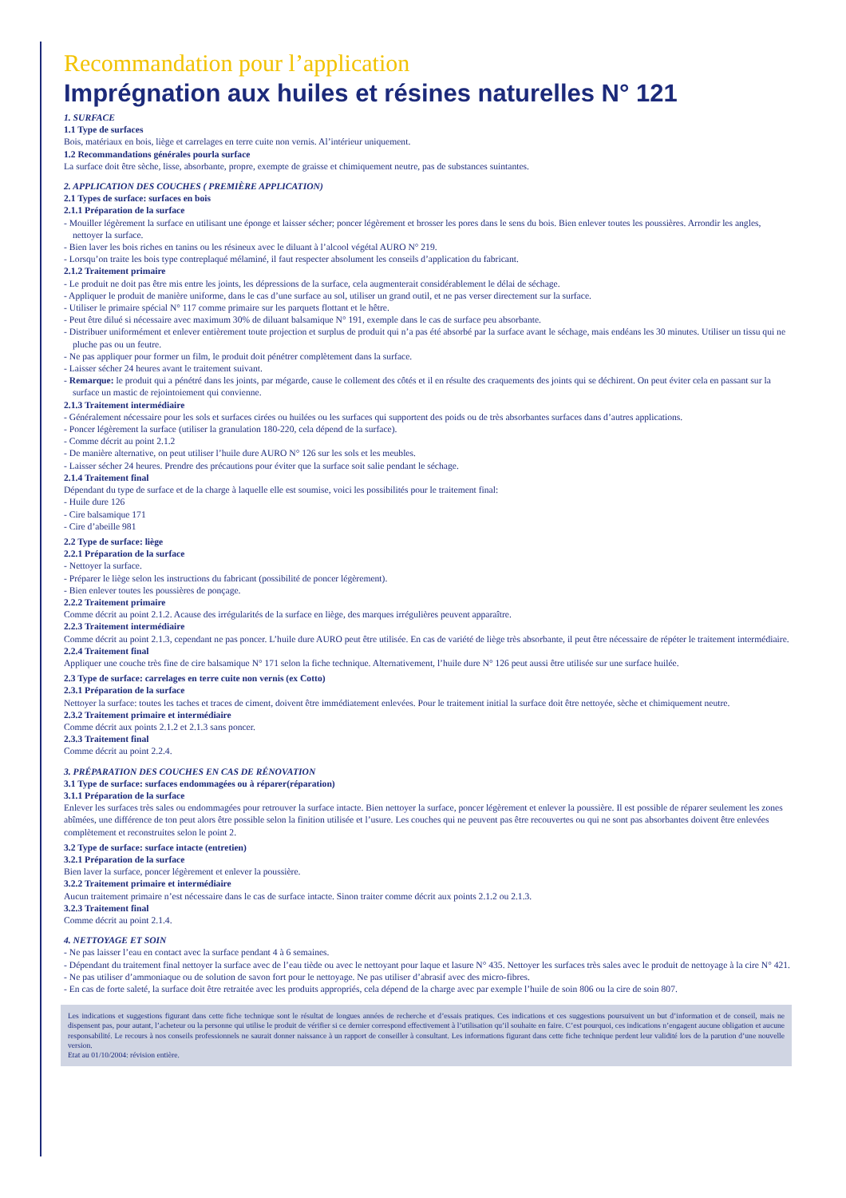Recommandation pour l’application
Imprégnation aux huiles et résines naturelles N° 121
1. SURFACE
1.1 Type de surfaces
Bois, matériaux en bois, liège et carrelages en terre cuite non vernis. Al’intérieur uniquement.
1.2 Recommandations générales pourla surface
La surface doit être sèche, lisse, absorbante, propre, exempte de graisse et chimiquement neutre, pas de substances suintantes.
2. APPLICATION DES COUCHES ( PREMIÈRE APPLICATION)
2.1 Types de surface: surfaces en bois
2.1.1 Préparation de la surface
- Mouiller légèrement la surface en utilisant une éponge et laisser sécher; poncer légèrement et brosser les pores dans le sens du bois. Bien enlever toutes les poussières. Arrondir les angles, nettoyer la surface.
- Bien laver les bois riches en tanins ou les résineux avec le diluant à l’alcool végétal AURO N° 219.
- Lorsqu’on traite les bois type contreplaqué mélaminé, il faut respecter absolument les conseils d’application du fabricant.
2.1.2 Traitement primaire
- Le produit ne doit pas être mis entre les joints, les dépressions de la surface, cela augmenterait considérablement le délai de séchage.
- Appliquer le produit de manière uniforme, dans le cas d’une surface au sol, utiliser un grand outil, et ne pas verser directement sur la surface.
- Utiliser le primaire spécial N° 117 comme primaire sur les parquets flottant et le hêtre.
- Peut être dilué si nécessaire avec maximum 30% de diluant balsamique N° 191, exemple dans le cas de surface peu absorbante.
- Distribuer uniformément et enlever entièrement toute projection et surplus de produit qui n’a pas été absorbé par la surface avant le séchage, mais endéans les 30 minutes. Utiliser un tissu qui ne pluche pas ou un feutre.
- Ne pas appliquer pour former un film, le produit doit pénétrer complètement dans la surface.
- Laisser sécher 24 heures avant le traitement suivant.
- Remarque: le produit qui a pénétré dans les joints, par mégarde, cause le collement des côtés et il en résulte des craquements des joints qui se déchirent. On peut éviter cela en passant sur la surface un mastic de rejointoiement qui convienne.
2.1.3 Traitement intermédiaire
- Généralement nécessaire pour les sols et surfaces cirées ou huilées ou les surfaces qui supportent des poids ou de très absorbantes surfaces dans d’autres applications.
- Poncer légèrement la surface (utiliser la granulation 180-220, cela dépend de la surface).
- Comme décrit au point 2.1.2
- De manière alternative, on peut utiliser l’huile dure AURO N° 126 sur les sols et les meubles.
- Laisser sécher 24 heures. Prendre des précautions pour éviter que la surface soit salie pendant le séchage.
2.1.4 Traitement final
Dépendant du type de surface et de la charge à laquelle elle est soumise, voici les possibilités pour le traitement final:
- Huile dure 126
- Cire balsamique 171
- Cire d’abeille 981
2.2 Type de surface: liège
2.2.1 Préparation de la surface
- Nettoyer la surface.
- Préparer le liège selon les instructions du fabricant (possibilité de poncer légèrement).
- Bien enlever toutes les poussières de ponçage.
2.2.2 Traitement primaire
Comme décrit au point 2.1.2. Acause des irrégularités de la surface en liège, des marques irrégulières peuvent apparaître.
2.2.3 Traitement intermédiaire
Comme décrit au point 2.1.3, cependant ne pas poncer. L’huile dure AURO peut être utilisée. En cas de variété de liège très absorbante, il peut être nécessaire de répéter le traitement intermédiaire.
2.2.4 Traitement final
Appliquer une couche très fine de cire balsamique N° 171 selon la fiche technique. Alternativement, l’huile dure N° 126 peut aussi être utilisée sur une surface huilée.
2.3 Type de surface: carrelages en terre cuite non vernis (ex Cotto)
2.3.1 Préparation de la surface
Nettoyer la surface: toutes les taches et traces de ciment, doivent être immédiatement enlevées. Pour le traitement initial la surface doit être nettoyée, sèche et chimiquement neutre.
2.3.2 Traitement primaire et intermédiaire
Comme décrit aux points 2.1.2 et 2.1.3 sans poncer.
2.3.3 Traitement final
Comme décrit au point 2.2.4.
3. PRÉPARATION DES COUCHES EN CAS DE RÉNOVATION
3.1 Type de surface: surfaces endommagées ou à réparer(réparation)
3.1.1 Préparation de la surface
Enlever les surfaces très sales ou endommagées pour retrouver la surface intacte. Bien nettoyer la surface, poncer légèrement et enlever la poussière. Il est possible de réparer seulement les zones abîmées, une différence de ton peut alors être possible selon la finition utilisée et l’usure. Les couches qui ne peuvent pas être recouvertes ou qui ne sont pas absorbantes doivent être enlevées complètement et reconstruites selon le point 2.
3.2 Type de surface: surface intacte (entretien)
3.2.1 Préparation de la surface
Bien laver la surface, poncer légèrement et enlever la poussière.
3.2.2 Traitement primaire et intermédiaire
Aucun traitement primaire n’est nécessaire dans le cas de surface intacte. Sinon traiter comme décrit aux points 2.1.2 ou 2.1.3.
3.2.3 Traitement final
Comme décrit au point 2.1.4.
4. NETTOYAGE ET SOIN
- Ne pas laisser l’eau en contact avec la surface pendant 4 à 6 semaines.
- Dépendant du traitement final nettoyer la surface avec de l’eau tiède ou avec le nettoyant pour laque et lasure N° 435. Nettoyer les surfaces très sales avec le produit de nettoyage à la cire N° 421.
- Ne pas utiliser d’ammoniaque ou de solution de savon fort pour le nettoyage. Ne pas utiliser d’abrasif avec des micro-fibres.
- En cas de forte saleté, la surface doit être retraitée avec les produits appropriés, cela dépend de la charge avec par exemple l’huile de soin 806 ou la cire de soin 807.
Les indications et suggestions figurant dans cette fiche technique sont le résultat de longues années de recherche et d’essais pratiques. Ces indications et ces suggestions poursuivent un but d’information et de conseil, mais ne dispensent pas, pour autant, l’acheteur ou la personne qui utilise le produit de vérifier si ce dernier correspond effectivement à l’utilisation qu’il souhaite en faire. C’est pourquoi, ces indications n’engagent aucune obligation et aucune responsabilité. Le recours à nos conseils professionnels ne saurait donner naissance à un rapport de conseiller à consultant. Les informations figurant dans cette fiche technique perdent leur validité lors de la parution d’une nouvelle version.
Etat au 01/10/2004: révision entière.